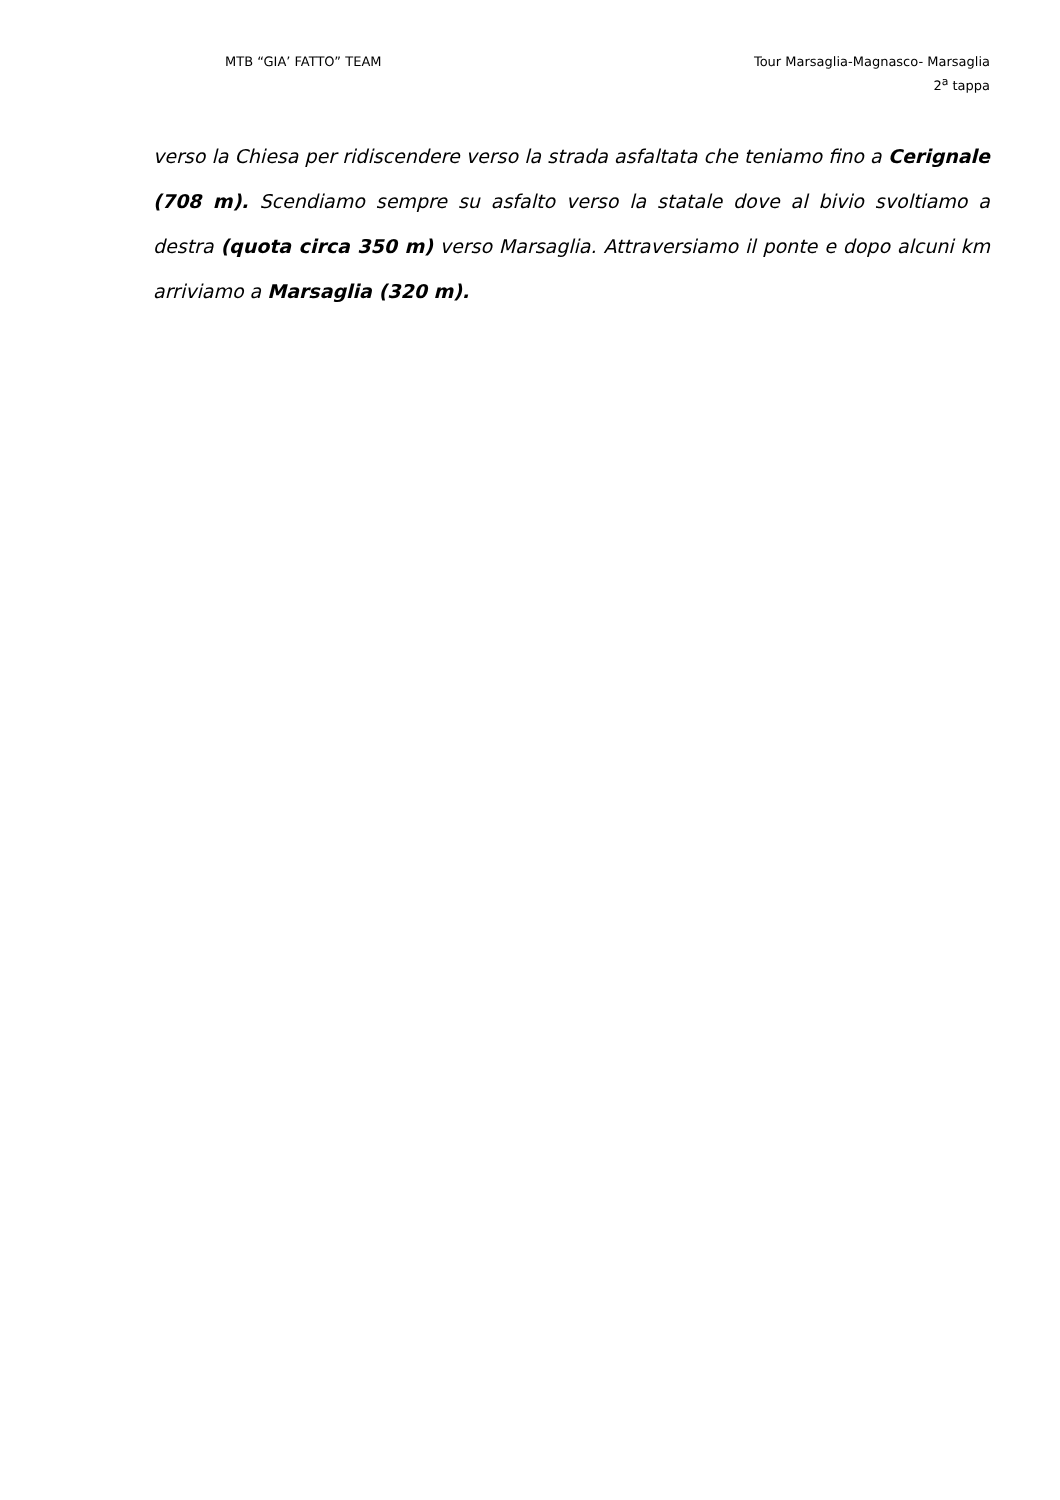MTB “GIA’ FATTO” TEAM Tour Marsaglia-Magnasco- Marsaglia
2<sup>a</sup> tappa
verso la Chiesa per ridiscendere verso la strada asfaltata che teniamo fino a Cerignale (708 m). Scendiamo sempre su asfalto verso la statale dove al bivio svoltiamo a destra (quota circa 350 m) verso Marsaglia. Attraversiamo il ponte e dopo alcuni km arriviamo a Marsaglia (320 m).